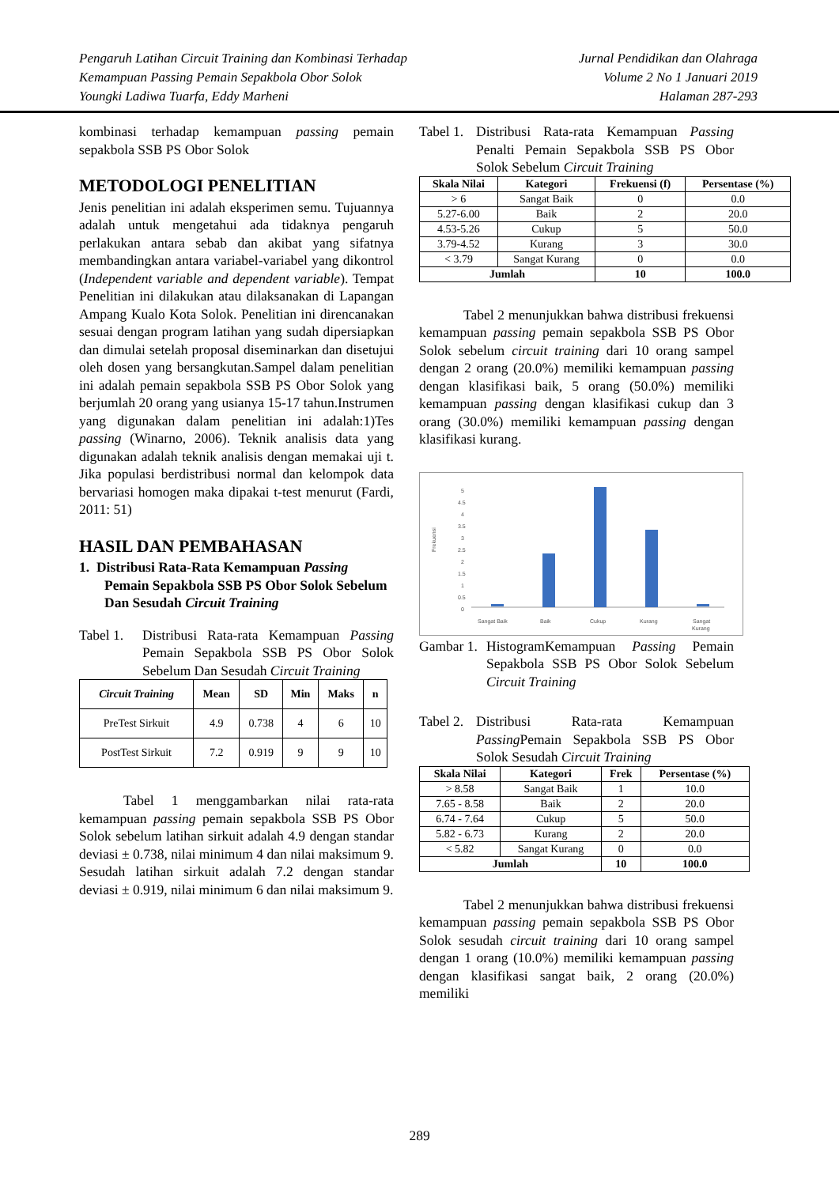Pengaruh Latihan Circuit Training dan Kombinasi Terhadap
Kemampuan Passing Pemain Sepakbola Obor Solok
Youngki Ladiwa Tuarfa, Eddy Marheni
Jurnal Pendidikan dan Olahraga
Volume 2 No 1 Januari 2019
Halaman 287-293
kombinasi terhadap kemampuan passing pemain sepakbola SSB PS Obor Solok
METODOLOGI PENELITIAN
Jenis penelitian ini adalah eksperimen semu. Tujuannya adalah untuk mengetahui ada tidaknya pengaruh perlakukan antara sebab dan akibat yang sifatnya membandingkan antara variabel-variabel yang dikontrol (Independent variable and dependent variable). Tempat Penelitian ini dilakukan atau dilaksanakan di Lapangan Ampang Kualo Kota Solok. Penelitian ini direncanakan sesuai dengan program latihan yang sudah dipersiapkan dan dimulai setelah proposal diseminarkan dan disetujui oleh dosen yang bersangkutan.Sampel dalam penelitian ini adalah pemain sepakbola SSB PS Obor Solok yang berjumlah 20 orang yang usianya 15-17 tahun.Instrumen yang digunakan dalam penelitian ini adalah:1)Tes passing (Winarno, 2006). Teknik analisis data yang digunakan adalah teknik analisis dengan memakai uji t. Jika populasi berdistribusi normal dan kelompok data bervariasi homogen maka dipakai t-test menurut (Fardi, 2011: 51)
HASIL DAN PEMBAHASAN
1. Distribusi Rata-Rata Kemampuan Passing Pemain Sepakbola SSB PS Obor Solok Sebelum Dan Sesudah Circuit Training
Tabel 1.
Distribusi Rata-rata Kemampuan Passing Pemain Sepakbola SSB PS Obor Solok Sebelum Dan Sesudah Circuit Training
| Circuit Training | Mean | SD | Min | Maks | n |
| --- | --- | --- | --- | --- | --- |
| PreTest Sirkuit | 4.9 | 0.738 | 4 | 6 | 10 |
| PostTest Sirkuit | 7.2 | 0.919 | 9 | 9 | 10 |
Tabel 1 menggambarkan nilai rata-rata kemampuan passing pemain sepakbola SSB PS Obor Solok sebelum latihan sirkuit adalah 4.9 dengan standar deviasi ± 0.738, nilai minimum 4 dan nilai maksimum 9. Sesudah latihan sirkuit adalah 7.2 dengan standar deviasi ± 0.919, nilai minimum 6 dan nilai maksimum 9.
Tabel 1.
Distribusi Rata-rata Kemampuan Passing Penalti Pemain Sepakbola SSB PS Obor Solok Sebelum Circuit Training
| Skala Nilai | Kategori | Frekuensi (f) | Persentase (%) |
| --- | --- | --- | --- |
| > 6 | Sangat Baik | 0 | 0.0 |
| 5.27-6.00 | Baik | 2 | 20.0 |
| 4.53-5.26 | Cukup | 5 | 50.0 |
| 3.79-4.52 | Kurang | 3 | 30.0 |
| < 3.79 | Sangat Kurang | 0 | 0.0 |
| Jumlah | | 10 | 100.0 |
Tabel 2 menunjukkan bahwa distribusi frekuensi kemampuan passing pemain sepakbola SSB PS Obor Solok sebelum circuit training dari 10 orang sampel dengan 2 orang (20.0%) memiliki kemampuan passing dengan klasifikasi baik, 5 orang (50.0%) memiliki kemampuan passing dengan klasifikasi cukup dan 3 orang (30.0%) memiliki kemampuan passing dengan klasifikasi kurang.
Frekuensi
5
4.5
4
3.5
3
2.5
2
1.5
1
0.5
0
Sangat Baik
Baik
Cukup
Kurang
Sangat
Kurang
Gambar 1.
HistogramKemampuan Passing Pemain Sepakbola SSB PS Obor Solok Sebelum Circuit Training
Tabel 2.
Distribusi Rata-rata Kemampuan Passing Pemain Sepakbola SSB PS Obor Solok Sesudah Circuit Training
| Skala Nilai | Kategori | Frek | Persentase (%) |
| --- | --- | --- | --- |
| > 8.58 | Sangat Baik | 1 | 10.0 |
| 7.65 - 8.58 | Baik | 2 | 20.0 |
| 6.74 - 7.64 | Cukup | 5 | 50.0 |
| 5.82 - 6.73 | Kurang | 2 | 20.0 |
| < 5.82 | Sangat Kurang | 0 | 0.0 |
| Jumlah | | 10 | 100.0 |
Tabel 2 menunjukkan bahwa distribusi frekuensi kemampuan passing pemain sepakbola SSB PS Obor Solok sesudah circuit training dari 10 orang sampel dengan 1 orang (10.0%) memiliki kemampuan passing dengan klasifikasi sangat baik, 2 orang (20.0%) memiliki
289